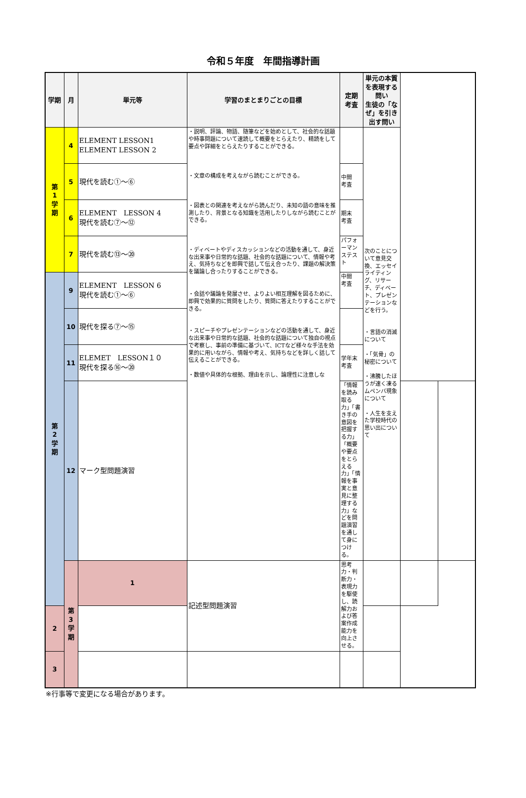令和５年度　年間指導計画
| 学期 | 月 | 単元等 | 学習のまとまりごとの目標 | 定期 考査 | 単元の本質を表現する問い 生徒の「なぜ」を引き出す問い | | |
| --- | --- | --- | --- | --- | --- | --- | --- |
| 第 1 学 期 | 4 | ELEMENT LESSON1 ELEMENT LESSON 2 | ・説明、評論、物語、随筆などを始めとして、社会的な話題や時事問題について速読して概要をとらえたり、精読をして要点や詳細をとらえたりすることができる。 ・文章の構成を考えながら読むことができる。 ・図表との関連を考えながら読んだり、未知の語の意味を推測したり、背景となる知識を活用したりしながら読むことができる。 ・ディベートやディスカッションなどの活動を通して、身近な出来事や日常的な話題、社会的な話題について、情報や考え、気持ちなどを即興で話して伝え合ったり、課題の解決策を議論し合ったりすることができる。 ・会話や議論を発展させ、よりよい相互理解を図るために、即興で効果的に質問をしたり、質問に答えたりすることができる。 ・スピーチやプレゼンテーションなどの活動を通して、身近な出来事や日常的な話題、社会的な話題について独自の視点で考察し、事前の準備に基づいて、ICTなど様々な手法を効果的に用いながら、情報や考え、気持ちなどを詳しく話して伝えることができる。 ・数値や具体的な根拠、理由を示し、論理性に注意しな | | 次のことについて意見交換、エッセイライティング、リサーチ、ディベート、プレゼンテーションなどを行う。 ・言語の消滅について ・「気骨」の秘密について ・沸騰したほうが速く凍るムペンバ現象について ・人生を支えた学校時代の思い出について | | |
| | 5 | 現代を読む①～⑥ | | 中間 考査 | | | |
| | 6 | ELEMENT LESSON 4 現代を読む⑦～⑫ | | 期末 考査 | | | |
| | 7 | 現代を読む⑬～⑳ | | パフォーマンステスト | | | |
| 第 2 学 期 | 9 | ELEMENT LESSON 6 現代を読む①～⑥ | | 中間 考査 | | | |
| | 10 | 現代を探る⑦～⑮ | | | | | |
| | 11 | ELEMET LESSON１０ 現代を探る⑯～⑳ | | 学年末考査 | | | |
| | 12 | マーク型問題演習 | | 「情報を読み取る力」「書き手の意図を把握する力」「概要や要点をとらえる力」「情報を事実と意見に整理する力」などを問題演習を通して身につける。 | | | |
| | 第 3 学 期 | 1 | 記述型問題演習 | 思考力・判断力・表現力を駆使し、読解力および答案作成能力を向上させる。 | | | |
| 2 | | | | | | | |
| 3 | | | | | | | |
※行事等で変更になる場合があります。